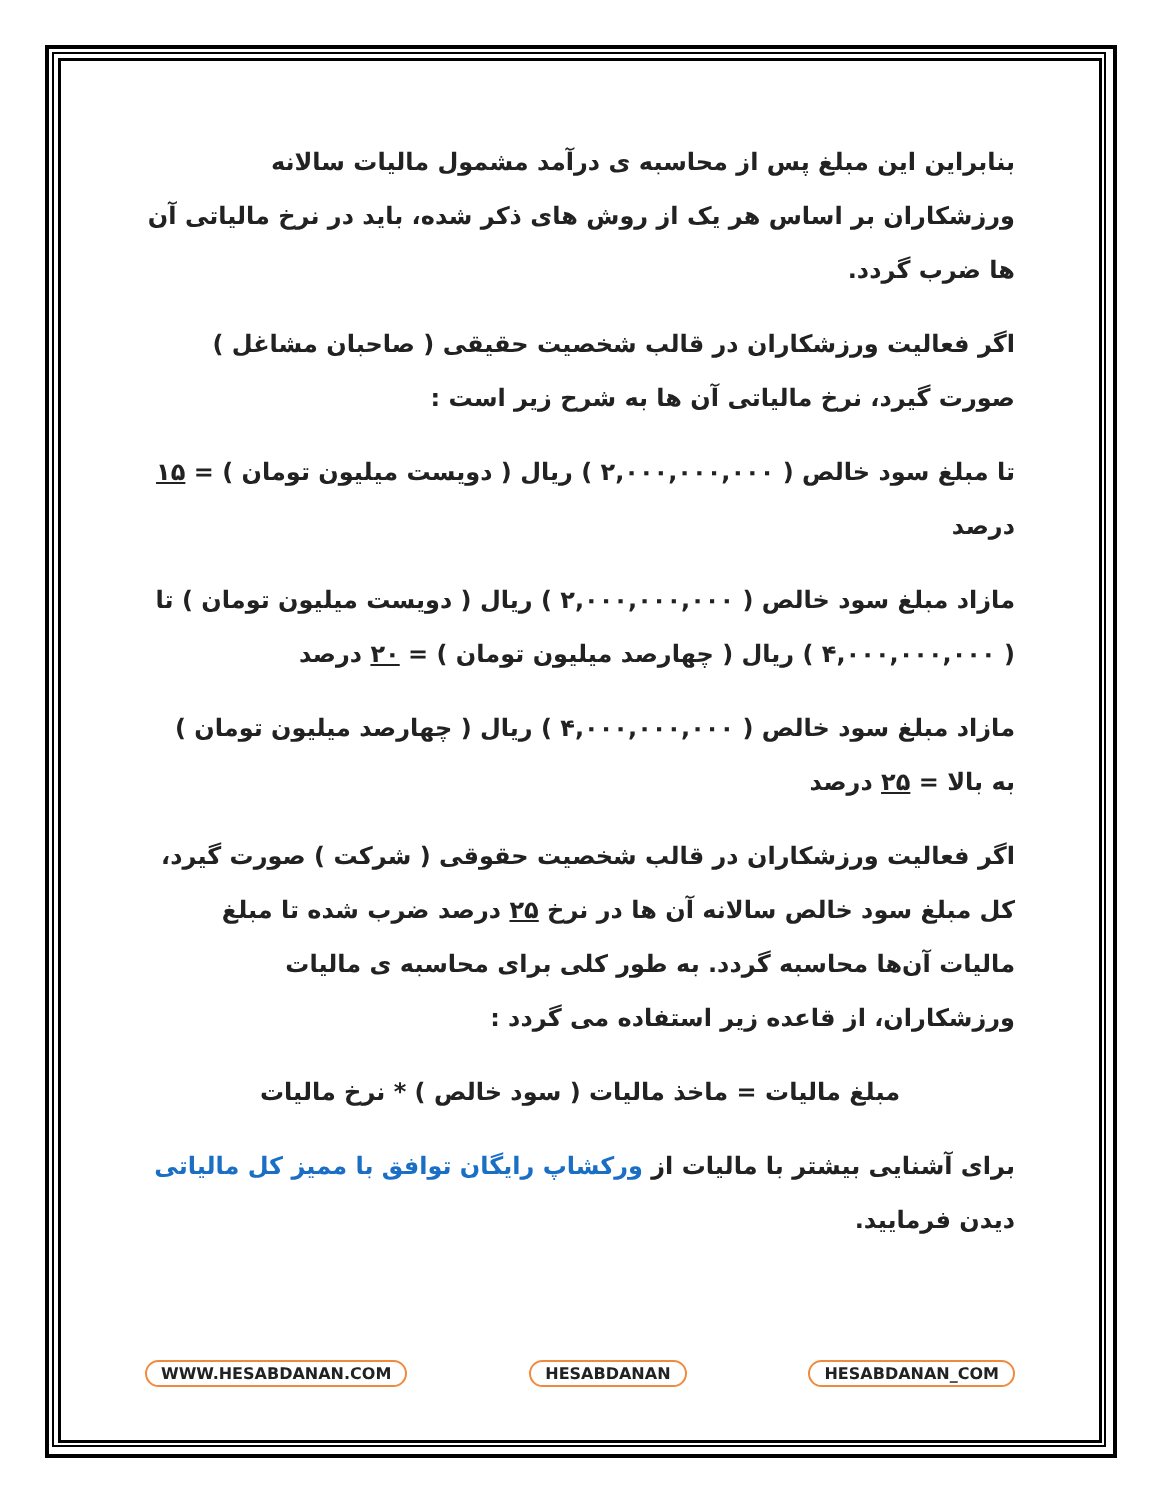بنابراین این مبلغ پس از محاسبه ی درآمد مشمول مالیات سالانه ورزشکاران بر اساس هر یک از روش های ذکر شده، باید در نرخ مالیاتی آن ها ضرب گردد.
اگر فعالیت ورزشکاران در قالب شخصیت حقیقی ( صاحبان مشاغل ) صورت گیرد، نرخ مالیاتی آن ها به شرح زیر است :
تا مبلغ سود خالص ( ۲,۰۰۰,۰۰۰,۰۰۰ ) ریال ( دویست میلیون تومان ) = ۱۵ درصد
مازاد مبلغ سود خالص ( ۲,۰۰۰,۰۰۰,۰۰۰ ) ریال ( دویست میلیون تومان ) تا ( ۴,۰۰۰,۰۰۰,۰۰۰ ) ریال ( چهارصد میلیون تومان ) = ۲۰ درصد
مازاد مبلغ سود خالص ( ۴,۰۰۰,۰۰۰,۰۰۰ ) ریال ( چهارصد میلیون تومان ) به بالا = ۲۵ درصد
اگر فعالیت ورزشکاران در قالب شخصیت حقوقی ( شرکت ) صورت گیرد، کل مبلغ سود خالص سالانه آن ها در نرخ ۲۵ درصد ضرب شده تا مبلغ مالیات آن‌ها محاسبه گردد. به طور کلی برای محاسبه ی مالیات ورزشکاران، از قاعده زیر استفاده می گردد :
مبلغ مالیات = ماخذ مالیات ( سود خالص ) * نرخ مالیات
برای آشنایی بیشتر با مالیات از ورکشاپ رایگان توافق با ممیز کل مالیاتی دیدن فرمایید.
WWW.HESABDANAN.COM HESABDANAN HESABDANAN_COM